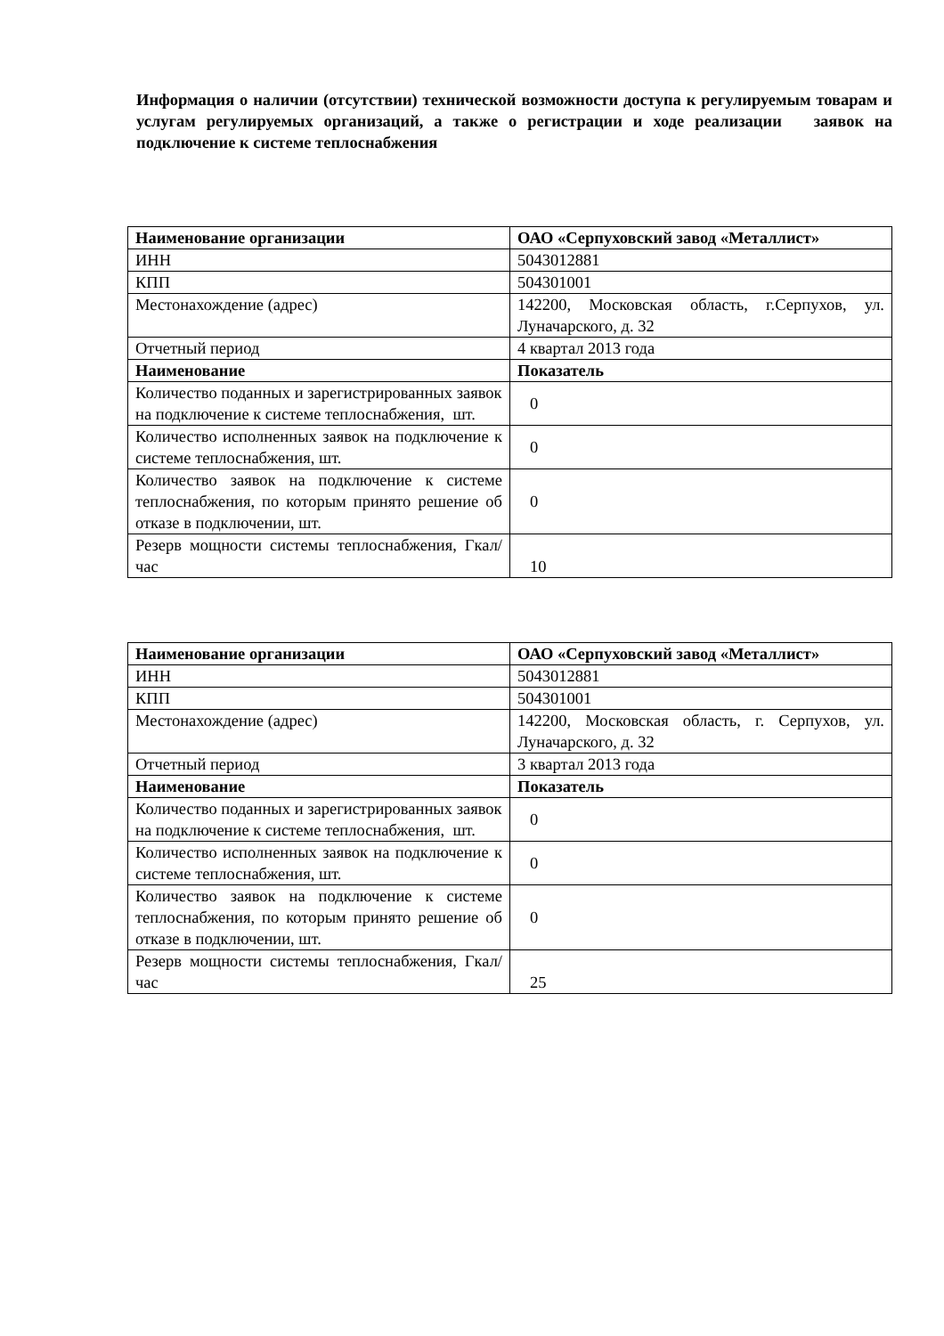Информация о наличии (отсутствии) технической возможности доступа к регулируемым товарам и услугам регулируемых организаций, а также о регистрации и ходе реализации заявок на подключение к системе теплоснабжения
| Наименование организации | ОАО «Серпуховский завод «Металлист» |
| ИНН | 5043012881 |
| КПП | 504301001 |
| Местонахождение (адрес) | 142200, Московская область, г.Серпухов, ул. Луначарского, д. 32 |
| Отчетный период | 4 квартал 2013 года |
| Наименование | Показатель |
| Количество поданных и зарегистрированных заявок на подключение к системе теплоснабжения, шт. | 0 |
| Количество исполненных заявок на подключение к системе теплоснабжения, шт. | 0 |
| Количество заявок на подключение к системе теплоснабжения, по которым принято решение об отказе в подключении, шт. | 0 |
| Резерв мощности системы теплоснабжения, Гкал/час | 10 |
| Наименование организации | ОАО «Серпуховский завод «Металлист» |
| ИНН | 5043012881 |
| КПП | 504301001 |
| Местонахождение (адрес) | 142200, Московская область, г. Серпухов, ул. Луначарского, д. 32 |
| Отчетный период | 3 квартал 2013 года |
| Наименование | Показатель |
| Количество поданных и зарегистрированных заявок на подключение к системе теплоснабжения, шт. | 0 |
| Количество исполненных заявок на подключение к системе теплоснабжения, шт. | 0 |
| Количество заявок на подключение к системе теплоснабжения, по которым принято решение об отказе в подключении, шт. | 0 |
| Резерв мощности системы теплоснабжения, Гкал/час | 25 |